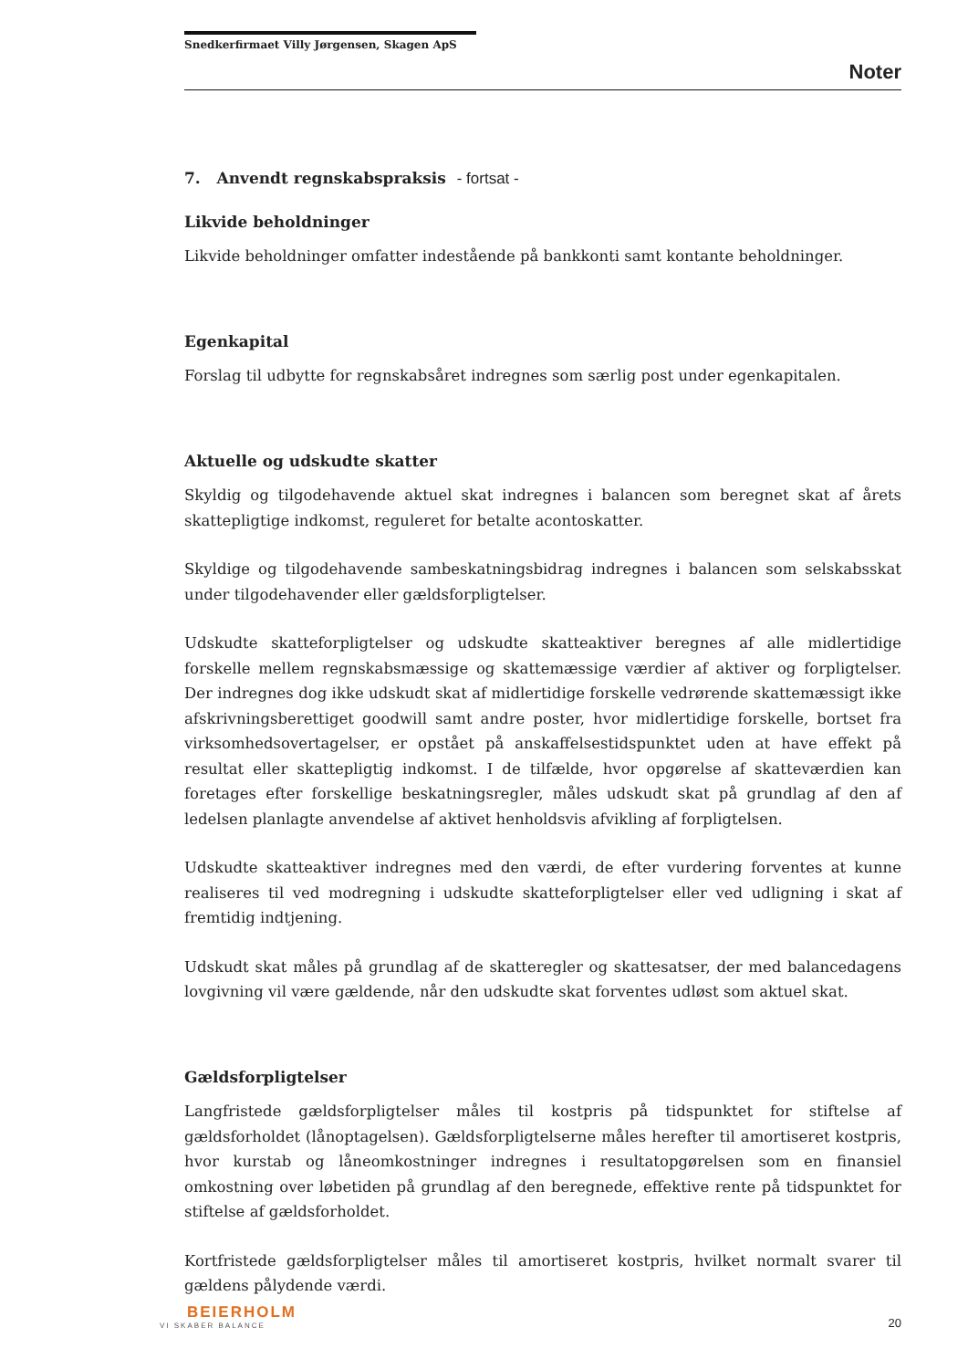Snedkerfirmaet Villy Jørgensen, Skagen ApS
Noter
7. Anvendt regnskabspraksis - fortsat -
Likvide beholdninger
Likvide beholdninger omfatter indestående på bankkonti samt kontante beholdninger.
Egenkapital
Forslag til udbytte for regnskabsåret indregnes som særlig post under egenkapitalen.
Aktuelle og udskudte skatter
Skyldig og tilgodehavende aktuel skat indregnes i balancen som beregnet skat af årets skattepligtige indkomst, reguleret for betalte acontoskatter.
Skyldige og tilgodehavende sambeskatningsbidrag indregnes i balancen som selskabsskat under tilgodehavender eller gældsforpligtelser.
Udskudte skatteforpligtelser og udskudte skatteaktiver beregnes af alle midlertidige forskelle mellem regnskabsmæssige og skattemæssige værdier af aktiver og forpligtelser. Der indregnes dog ikke udskudt skat af midlertidige forskelle vedrørende skattemæssigt ikke afskrivningsberettiget goodwill samt andre poster, hvor midlertidige forskelle, bortset fra virksomhedsovertagelser, er opstået på anskaffelsestidspunktet uden at have effekt på resultat eller skattepligtig indkomst. I de tilfælde, hvor opgørelse af skatteværdien kan foretages efter forskellige beskatningsregler, måles udskudt skat på grundlag af den af ledelsen planlagte anvendelse af aktivet henholdsvis afvikling af forpligtelsen.
Udskudte skatteaktiver indregnes med den værdi, de efter vurdering forventes at kunne realiseres til ved modregning i udskudte skatteforpligtelser eller ved udligning i skat af fremtidig indtjening.
Udskudt skat måles på grundlag af de skatteregler og skattesatser, der med balancedagens lovgivning vil være gældende, når den udskudte skat forventes udløst som aktuel skat.
Gældsforpligtelser
Langfristede gældsforpligtelser måles til kostpris på tidspunktet for stiftelse af gældsforholdet (lånoptagelsen). Gældsforpligtelserne måles herefter til amortiseret kostpris, hvor kurstab og låneomkostninger indregnes i resultatopgørelsen som en finansiel omkostning over løbetiden på grundlag af den beregnede, effektive rente på tidspunktet for stiftelse af gældsforholdet.
Kortfristede gældsforpligtelser måles til amortiseret kostpris, hvilket normalt svarer til gældens pålydende værdi.
BEIERHOLM
VI SKABER BALANCE
20